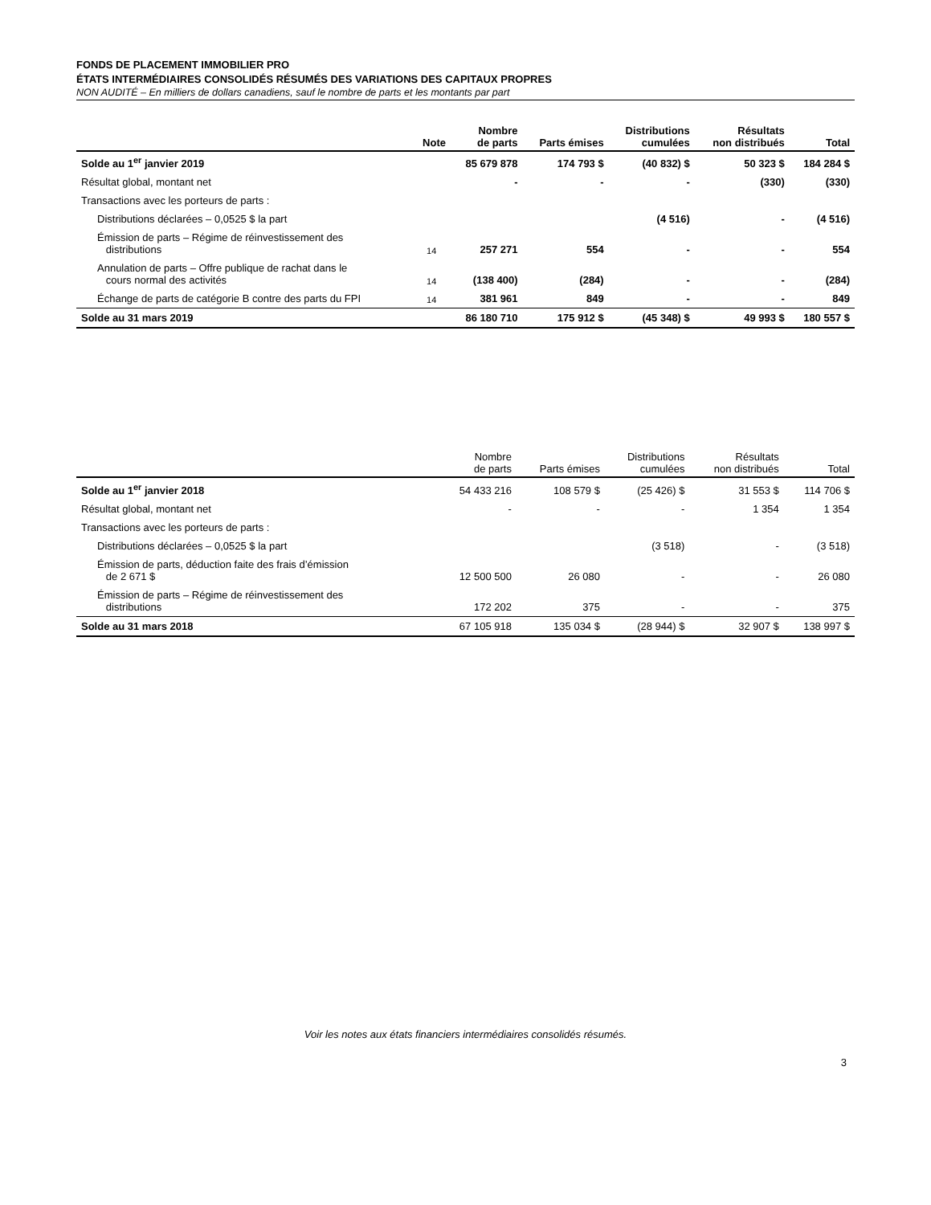FONDS DE PLACEMENT IMMOBILIER PRO
ÉTATS INTERMÉDIAIRES CONSOLIDÉS RÉSUMÉS DES VARIATIONS DES CAPITAUX PROPRES
NON AUDITÉ – En milliers de dollars canadiens, sauf le nombre de parts et les montants par part
| | Note | Nombre de parts | Parts émises | Distributions cumulées | Résultats non distribués | Total |
| --- | --- | --- | --- | --- | --- | --- |
| Solde au 1<sup>er</sup> janvier 2019 | | 85 679 878 | 174 793 $ | (40 832) $ | 50 323 $ | 184 284 $ |
| Résultat global, montant net | | - | - | - | (330) | (330) |
| Transactions avec les porteurs de parts : | | | | | | |
| Distributions déclarées – 0,0525 $ la part | | | | (4 516) | - | (4 516) |
| Émission de parts – Régime de réinvestissement des distributions | 14 | 257 271 | 554 | - | - | 554 |
| Annulation de parts – Offre publique de rachat dans le cours normal des activités | 14 | (138 400) | (284) | - | - | (284) |
| Échange de parts de catégorie B contre des parts du FPI | 14 | 381 961 | 849 | - | - | 849 |
| Solde au 31 mars 2019 | | 86 180 710 | 175 912 $ | (45 348) $ | 49 993 $ | 180 557 $ |
| | | Nombre de parts | Parts émises | Distributions cumulées | Résultats non distribués | Total |
| --- | --- | --- | --- | --- | --- | --- |
| Solde au 1<sup>er</sup> janvier 2018 | | 54 433 216 | 108 579 $ | (25 426) $ | 31 553 $ | 114 706 $ |
| Résultat global, montant net | | - | - | - | 1 354 | 1 354 |
| Transactions avec les porteurs de parts : | | | | | | |
| Distributions déclarées – 0,0525 $ la part | | | | (3 518) | - | (3 518) |
| Émission de parts, déduction faite des frais d’émission de 2 671 $ | | 12 500 500 | 26 080 | - | - | 26 080 |
| Émission de parts – Régime de réinvestissement des distributions | | 172 202 | 375 | - | - | 375 |
| Solde au 31 mars 2018 | | 67 105 918 | 135 034 $ | (28 944) $ | 32 907 $ | 138 997 $ |
Voir les notes aux états financiers intermédiaires consolidés résumés.
3